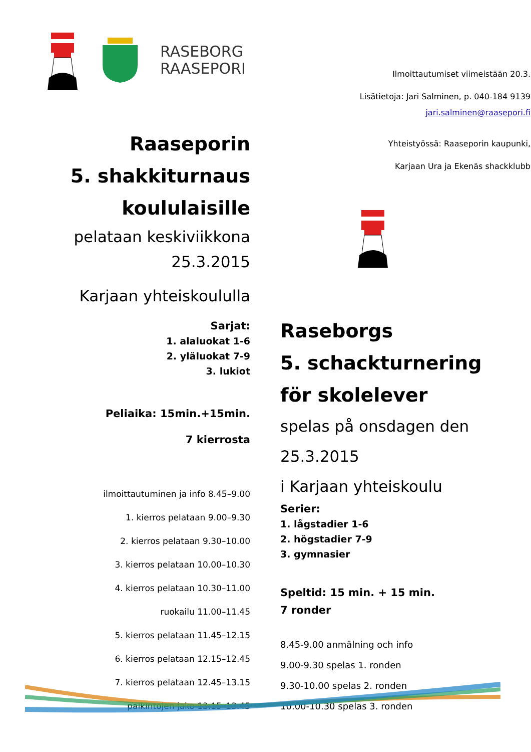RASEBORG
RAASEPORI
Raaseporin
5. shakkiturnaus
koululaisille
pelataan keskiviikkona
25.3.2015
Karjaan yhteiskoululla
Sarjat:
1. alaluokat 1-6
2. yläluokat 7-9
3. lukiot
Peliaika: 15min.+15min.
7 kierrosta
ilmoittautuminen ja info 8.45–9.00
1. kierros pelataan 9.00–9.30
2. kierros pelataan 9.30–10.00
3. kierros pelataan 10.00–10.30
4. kierros pelataan 10.30–11.00
ruokailu 11.00–11.45
5. kierros pelataan 11.45–12.15
6. kierros pelataan 12.15–12.45
7. kierros pelataan 12.45–13.15
palkintojen jako 13.15–13.45
Ilmoittautumiset viimeistään 20.3.
Lisätietoja: Jari Salminen, p. 040-184 9139
jari.salminen@raasepori.fi
Yhteistyössä: Raaseporin kaupunki,
Karjaan Ura ja Ekenäs shackklubb
Raseborgs
5. schackturnering
för skolelever
spelas på onsdagen den
25.3.2015
i Karjaan yhteiskoulu
Serier:
1. lågstadier 1-6
2. högstadier 7-9
3. gymnasier
Speltid: 15 min. + 15 min.
7 ronder
8.45-9.00 anmälning och info
9.00-9.30 spelas 1. ronden
9.30-10.00 spelas 2. ronden
10.00-10.30 spelas 3. ronden